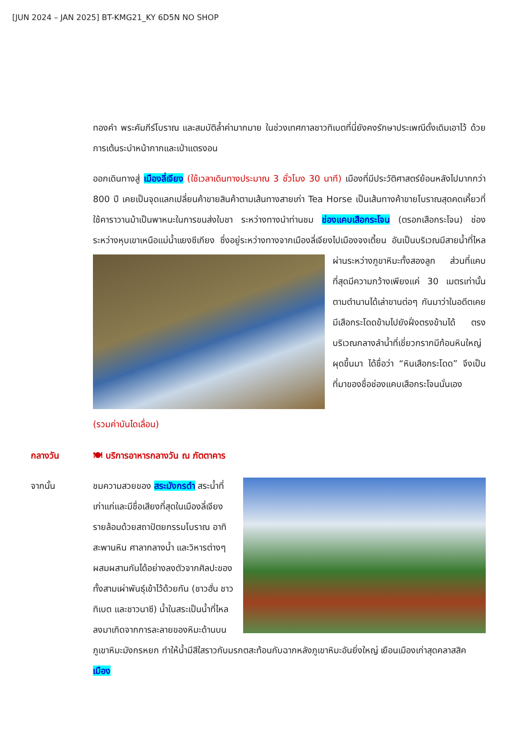[JUN 2024 – JAN 2025] BT-KMG21_KY 6D5N NO SHOP
ทองคำ พระคัมภีร์โบราณ และสมบัติล้ำค่ามากมาย ในช่วงเทศกาลชาวทิเบตที่นี่ยังคงรักษาประเพณีดั้งเดิมเอาไว้ ด้วยการเต้นระบำหน้ากากและเป่าแตรงอน
ออกเดินทางสู่ เมืองลี่เจียง (ใช้เวลาเดินทางประมาณ 3 ชั่วโมง 30 นาที) เมืองที่มีประวัติศาสตร์ย้อนหลังไปมากกว่า 800 ปี เคยเป็นจุดแลกเปลี่ยนค้าขายสินค้าตามเส้นทางสายเก่า Tea Horse เป็นเส้นทางค้าขายโบราณสุดคดเคี้ยวที่ใช้คาราวานม้าเป็นพาหนะในการขนส่งใบชา ระหว่างทางนำท่านชม ช่องแคบเสือกระโจน (ตรอกเสือกระโจน) ช่องระหว่างหุบเขาเหนือแม่น้ำแยงซีเกียง ซึ่งอยู่ระหว่างทางจากเมืองลี่เจียงไปเมืองจงเตี้ยน อันเป็นบริเวณมีสายน้ำที่ไหลผ่านระหว่างภูขา หิมะทั้งสองลูก ส่วนที่แคบที่สุดมีความกว้างเพียงแค่ 30 เมตรเท่านั้น ตามตำนานได้เล่าขานต่อๆ กันมาว่าในอดีตเคยมีเสือกระโดดข้ามไปยังฝั่งตรงข้ามได้ ตรงบริเวณกลางลำน้ำที่เชี่ยวกรากมีก้อนหินใหญ่ผุดขึ้นมา ได้ชื่อว่า “หินเสือกระโดด” จึงเป็นที่มาของชื่อช่องแคบเสือกระโจนนั่นเอง
(รวมค่าบันไดเลื่อน)
กลางวัน 🍽 บริการอาหารกลางวัน ณ ภัตตาคาร
จากนั้น ชมความสวยของ สระมังกรดำ สระน้ำที่เก่าแก่และมีชื่อเสียงที่สุดในเมืองลี่เจียง รายล้อมด้วยสถาปัตยกรรมโบราณ อาทิ สะพานหิน ศาลากลางน้ำ และวิหารต่างๆ ผสมผสานกันได้อย่างลงตัวจากศิลปะของทั้งสามเผ่าพันธุ์เข้าไว้ด้วยกัน (ชาวฮั่น ชาวทิเบต และชาวนาซี) น้ำในสระเป็นน้ำที่ไหลลงมาเกิดจากการละลายของหิมะด้านบนภูเขาหิมะมังกรหยก ทำให้น้ำมีสีใสราวกับมรกตสะท้อนกับฉากหลังภูเขาหิมะอันยิ่งใหญ่ เยือนเมืองเก่าสุดคลาสสิค เมือง